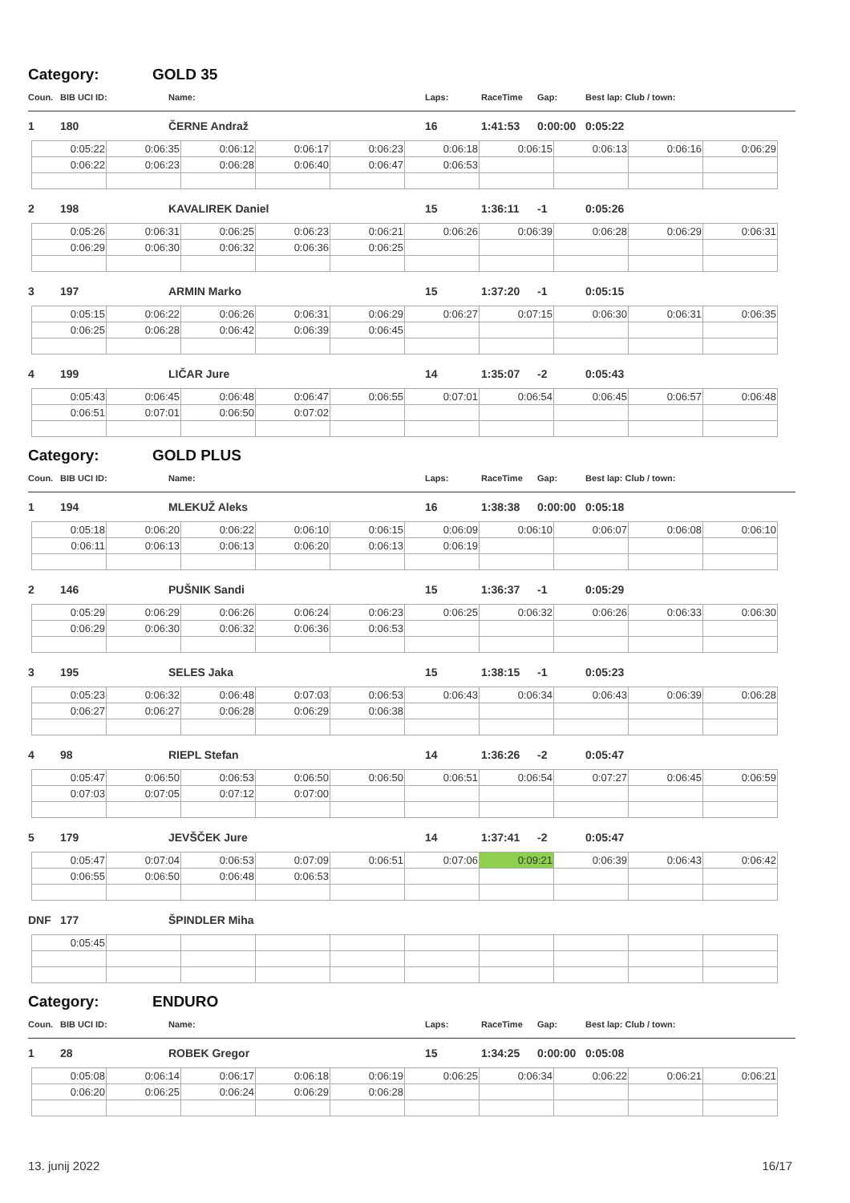Category: GOLD 35
Coun. BIB UCI ID: Name: Laps: RaceTime Gap: Best lap: Club / town:
1 180 ČERNE Andraž 16 1:41:53 0:00:00 0:05:22
| 0:05:22 | 0:06:35 | 0:06:12 | 0:06:17 | 0:06:23 | 0:06:18 | 0:06:15 | 0:06:13 | 0:06:16 | 0:06:29 |
| 0:06:22 | 0:06:23 | 0:06:28 | 0:06:40 | 0:06:47 | 0:06:53 | | | | |
2 198 KAVALIREK Daniel 15 1:36:11 -1 0:05:26
| 0:05:26 | 0:06:31 | 0:06:25 | 0:06:23 | 0:06:21 | 0:06:26 | 0:06:39 | 0:06:28 | 0:06:29 | 0:06:31 |
| 0:06:29 | 0:06:30 | 0:06:32 | 0:06:36 | 0:06:25 | | | | | |
3 197 ARMIN Marko 15 1:37:20 -1 0:05:15
| 0:05:15 | 0:06:22 | 0:06:26 | 0:06:31 | 0:06:29 | 0:06:27 | 0:07:15 | 0:06:30 | 0:06:31 | 0:06:35 |
| 0:06:25 | 0:06:28 | 0:06:42 | 0:06:39 | 0:06:45 | | | | | |
4 199 LIČAR Jure 14 1:35:07 -2 0:05:43
| 0:05:43 | 0:06:45 | 0:06:48 | 0:06:47 | 0:06:55 | 0:07:01 | 0:06:54 | 0:06:45 | 0:06:57 | 0:06:48 |
| 0:06:51 | 0:07:01 | 0:06:50 | 0:07:02 | | | | | | |
Category: GOLD PLUS
Coun. BIB UCI ID: Name: Laps: RaceTime Gap: Best lap: Club / town:
1 194 MLEKUŽ Aleks 16 1:38:38 0:00:00 0:05:18
| 0:05:18 | 0:06:20 | 0:06:22 | 0:06:10 | 0:06:15 | 0:06:09 | 0:06:10 | 0:06:07 | 0:06:08 | 0:06:10 |
| 0:06:11 | 0:06:13 | 0:06:13 | 0:06:20 | 0:06:13 | 0:06:19 | | | | |
2 146 PUŠNIK Sandi 15 1:36:37 -1 0:05:29
| 0:05:29 | 0:06:29 | 0:06:26 | 0:06:24 | 0:06:23 | 0:06:25 | 0:06:32 | 0:06:26 | 0:06:33 | 0:06:30 |
| 0:06:29 | 0:06:30 | 0:06:32 | 0:06:36 | 0:06:53 | | | | | |
3 195 SELES Jaka 15 1:38:15 -1 0:05:23
| 0:05:23 | 0:06:32 | 0:06:48 | 0:07:03 | 0:06:53 | 0:06:43 | 0:06:34 | 0:06:43 | 0:06:39 | 0:06:28 |
| 0:06:27 | 0:06:27 | 0:06:28 | 0:06:29 | 0:06:38 | | | | | |
4 98 RIEPL Stefan 14 1:36:26 -2 0:05:47
| 0:05:47 | 0:06:50 | 0:06:53 | 0:06:50 | 0:06:50 | 0:06:51 | 0:06:54 | 0:07:27 | 0:06:45 | 0:06:59 |
| 0:07:03 | 0:07:05 | 0:07:12 | 0:07:00 | | | | | | |
5 179 JEVŠČEK Jure 14 1:37:41 -2 0:05:47
| 0:05:47 | 0:07:04 | 0:06:53 | 0:07:09 | 0:06:51 | 0:07:06 | 0:09:21 | 0:06:39 | 0:06:43 | 0:06:42 |
| 0:06:55 | 0:06:50 | 0:06:48 | 0:06:53 | | | | | | |
DNF 177 ŠPINDLER Miha
| 0:05:45 | | | | | | | | | |
Category: ENDURO
Coun. BIB UCI ID: Name: Laps: RaceTime Gap: Best lap: Club / town:
1 28 ROBEK Gregor 15 1:34:25 0:00:00 0:05:08
| 0:05:08 | 0:06:14 | 0:06:17 | 0:06:18 | 0:06:19 | 0:06:25 | 0:06:34 | 0:06:22 | 0:06:21 | 0:06:21 |
| 0:06:20 | 0:06:25 | 0:06:24 | 0:06:29 | 0:06:28 | | | | | |
13. junij 2022 16/17